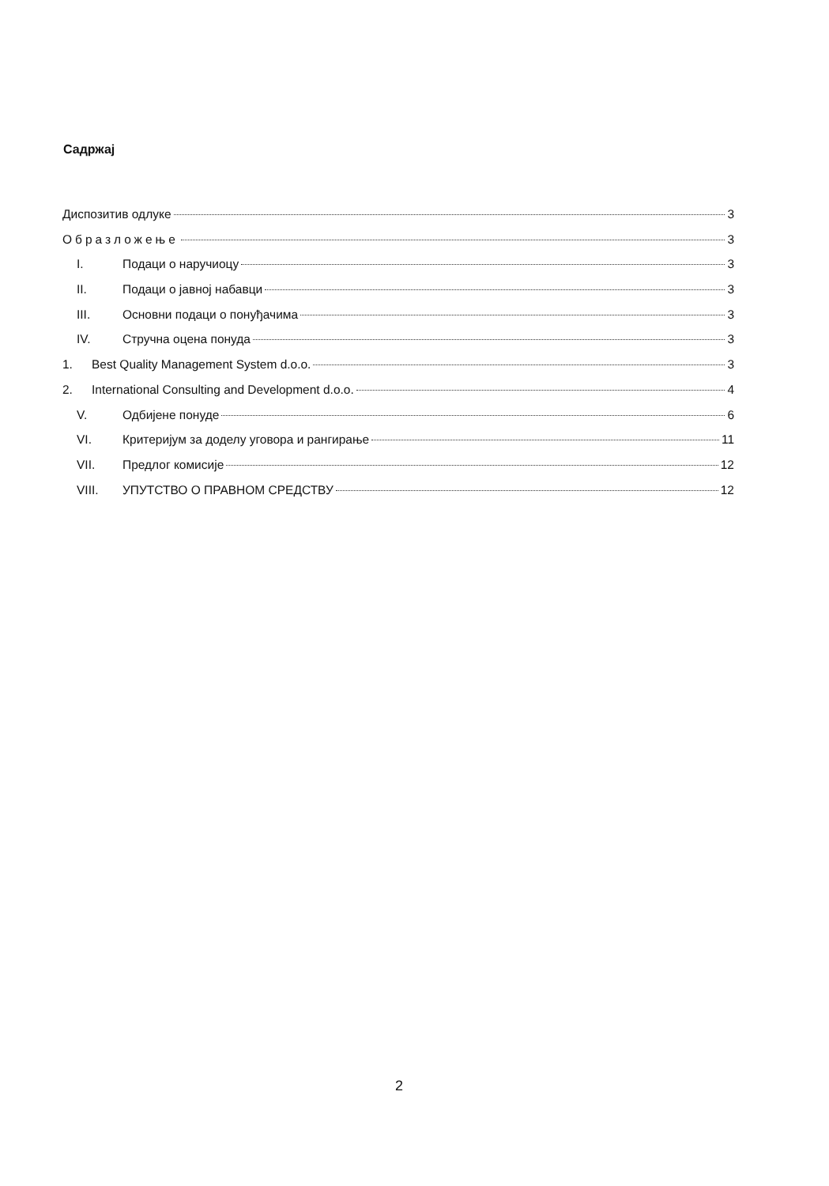Садржај
Диспозитив одлуке 3
Образложење 3
I. Подаци о наручиоцу 3
II. Подаци о јавној набавци 3
III. Основни подаци о понуђачима 3
IV. Стручна оцена понуда 3
1. Best Quality Management System d.o.o. 3
2. International Consulting and Development d.o.o. 4
V. Одбијене понуде 6
VI. Критеријум за доделу уговора и рангирање 11
VII. Предлог комисије 12
VIII. УПУТСТВО О ПРАВНОМ СРЕДСТВУ 12
2